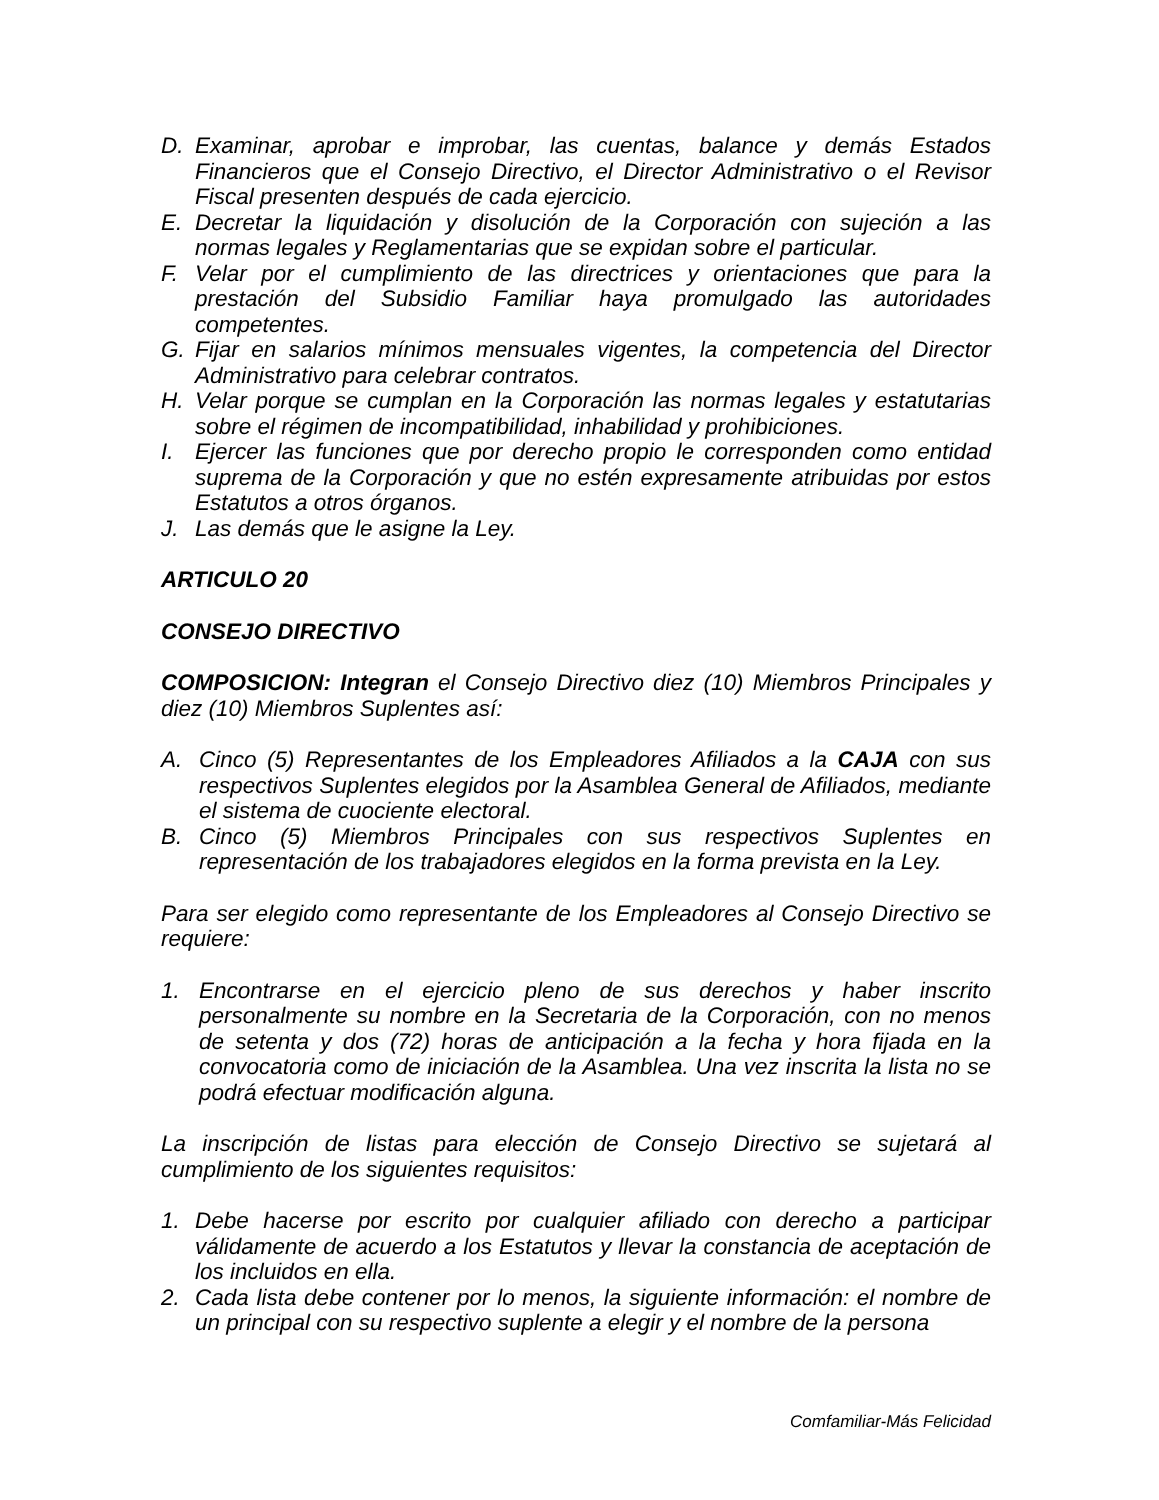D. Examinar, aprobar e improbar, las cuentas, balance y demás Estados Financieros que el Consejo Directivo, el Director Administrativo o el Revisor Fiscal presenten después de cada ejercicio.
E. Decretar la liquidación y disolución de la Corporación con sujeción a las normas legales y Reglamentarias que se expidan sobre el particular.
F. Velar por el cumplimiento de las directrices y orientaciones que para la prestación del Subsidio Familiar haya promulgado las autoridades competentes.
G. Fijar en salarios mínimos mensuales vigentes, la competencia del Director Administrativo para celebrar contratos.
H. Velar porque se cumplan en la Corporación las normas legales y estatutarias sobre el régimen de incompatibilidad, inhabilidad y prohibiciones.
I. Ejercer las funciones que por derecho propio le corresponden como entidad suprema de la Corporación y que no estén expresamente atribuidas por estos Estatutos a otros órganos.
J. Las demás que le asigne la Ley.
ARTICULO 20
CONSEJO DIRECTIVO
COMPOSICION: Integran el Consejo Directivo diez (10) Miembros Principales y diez (10) Miembros Suplentes así:
A. Cinco (5) Representantes de los Empleadores Afiliados a la CAJA con sus respectivos Suplentes elegidos por la Asamblea General de Afiliados, mediante el sistema de cuociente electoral.
B. Cinco (5) Miembros Principales con sus respectivos Suplentes en representación de los trabajadores elegidos en la forma prevista en la Ley.
Para ser elegido como representante de los Empleadores al Consejo Directivo se requiere:
1. Encontrarse en el ejercicio pleno de sus derechos y haber inscrito personalmente su nombre en la Secretaria de la Corporación, con no menos de setenta y dos (72) horas de anticipación a la fecha y hora fijada en la convocatoria como de iniciación de la Asamblea. Una vez inscrita la lista no se podrá efectuar modificación alguna.
La inscripción de listas para elección de Consejo Directivo se sujetará al cumplimiento de los siguientes requisitos:
1. Debe hacerse por escrito por cualquier afiliado con derecho a participar válidamente de acuerdo a los Estatutos y llevar la constancia de aceptación de los incluidos en ella.
2. Cada lista debe contener por lo menos, la siguiente información: el nombre de un principal con su respectivo suplente a elegir y el nombre de la persona
Comfamiliar-Más Felicidad